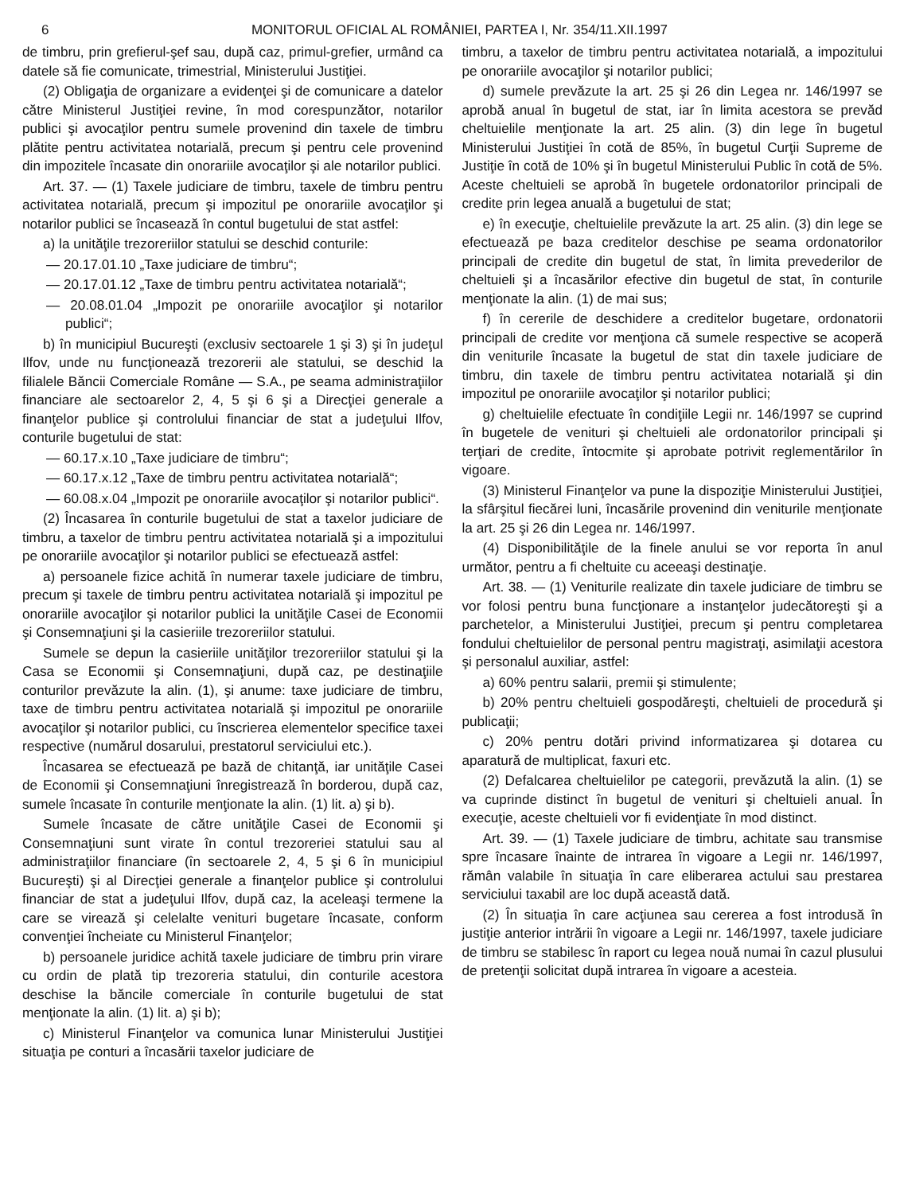6 MONITORUL OFICIAL AL ROMÂNIEI, PARTEA I, Nr. 354/11.XII.1997
de timbru, prin grefierul-şef sau, după caz, primul-grefier, urmând ca datele să fie comunicate, trimestrial, Ministerului Justiţiei.
(2) Obligaţia de organizare a evidenţei şi de comunicare a datelor către Ministerul Justiţiei revine, în mod corespunzător, notarilor publici şi avocaţilor pentru sumele provenind din taxele de timbru plătite pentru activitatea notarială, precum şi pentru cele provenind din impozitele încasate din onorariile avocaţilor şi ale notarilor publici.
Art. 37. — (1) Taxele judiciare de timbru, taxele de timbru pentru activitatea notarială, precum şi impozitul pe onorariile avocaţilor şi notarilor publici se încasează în contul bugetului de stat astfel:
a) la unităţile trezoreriilor statului se deschid conturile:
— 20.17.01.10 „Taxe judiciare de timbru“;
— 20.17.01.12 „Taxe de timbru pentru activitatea notarială“;
— 20.08.01.04 „Impozit pe onorariile avocaţilor şi notarilor publici“;
b) în municipiul Bucureşti (exclusiv sectoarele 1 şi 3) şi în judeţul Ilfov, unde nu funcţionează trezorerii ale statului, se deschid la filialele Băncii Comerciale Române — S.A., pe seama administraţiilor financiare ale sectoarelor 2, 4, 5 şi 6 şi a Direcţiei generale a finanţelor publice şi controlului financiar de stat a judeţului Ilfov, conturile bugetului de stat:
— 60.17.x.10 „Taxe judiciare de timbru“;
— 60.17.x.12 „Taxe de timbru pentru activitatea notarială“;
— 60.08.x.04 „Impozit pe onorariile avocaţilor şi notarilor publici“.
(2) Încasarea în conturile bugetului de stat a taxelor judiciare de timbru, a taxelor de timbru pentru activitatea notarială şi a impozitului pe onorariile avocaţilor şi notarilor publici se efectuează astfel:
a) persoanele fizice achită în numerar taxele judiciare de timbru, precum şi taxele de timbru pentru activitatea notarială şi impozitul pe onorariile avocaţilor şi notarilor publici la unităţile Casei de Economii şi Consemnaţiuni şi la casieriile trezoreriilor statului.
Sumele se depun la casieriile unităţilor trezoreriilor statului şi la Casa se Economii şi Consemnaţiuni, după caz, pe destinaţiile conturilor prevăzute la alin. (1), şi anume: taxe judiciare de timbru, taxe de timbru pentru activitatea notarială şi impozitul pe onorariile avocaţilor şi notarilor publici, cu înscrierea elementelor specifice taxei respective (numărul dosarului, prestatorul serviciului etc.).
Încasarea se efectuează pe bază de chitanţă, iar unităţile Casei de Economii şi Consemnaţiuni înregistrează în borderou, după caz, sumele încasate în conturile menţionate la alin. (1) lit. a) şi b).
Sumele încasate de către unităţile Casei de Economii şi Consemnaţiuni sunt virate în contul trezoreriei statului sau al administraţiilor financiare (în sectoarele 2, 4, 5 şi 6 în municipiul Bucureşti) şi al Direcţiei generale a finanţelor publice şi controlului financiar de stat a judeţului Ilfov, după caz, la aceleaşi termene la care se virează şi celelalte venituri bugetare încasate, conform convenţiei încheiate cu Ministerul Finanţelor;
b) persoanele juridice achită taxele judiciare de timbru prin virare cu ordin de plată tip trezoreria statului, din conturile acestora deschise la băncile comerciale în conturile bugetului de stat menţionate la alin. (1) lit. a) şi b);
c) Ministerul Finanţelor va comunica lunar Ministerului Justiţiei situaţia pe conturi a încasării taxelor judiciare de
timbru, a taxelor de timbru pentru activitatea notarială, a impozitului pe onorariile avocaţilor şi notarilor publici;
d) sumele prevăzute la art. 25 şi 26 din Legea nr. 146/1997 se aprobă anual în bugetul de stat, iar în limita acestora se prevăd cheltuielile menţionate la art. 25 alin. (3) din lege în bugetul Ministerului Justiţiei în cotă de 85%, în bugetul Curţii Supreme de Justiţie în cotă de 10% şi în bugetul Ministerului Public în cotă de 5%. Aceste cheltuieli se aprobă în bugetele ordonatorilor principali de credite prin legea anuală a bugetului de stat;
e) în execuţie, cheltuielile prevăzute la art. 25 alin. (3) din lege se efectuează pe baza creditelor deschise pe seama ordonatorilor principali de credite din bugetul de stat, în limita prevederilor de cheltuieli şi a încasărilor efective din bugetul de stat, în conturile menţionate la alin. (1) de mai sus;
f) în cererile de deschidere a creditelor bugetare, ordonatorii principali de credite vor menţiona că sumele respective se acoperă din veniturile încasate la bugetul de stat din taxele judiciare de timbru, din taxele de timbru pentru activitatea notarială şi din impozitul pe onorariile avocaţilor şi notarilor publici;
g) cheltuielile efectuate în condiţiile Legii nr. 146/1997 se cuprind în bugetele de venituri şi cheltuieli ale ordonatorilor principali şi terţiari de credite, întocmite şi aprobate potrivit reglementărilor în vigoare.
(3) Ministerul Finanţelor va pune la dispoziţie Ministerului Justiţiei, la sfârşitul fiecărei luni, încasările provenind din veniturile menţionate la art. 25 şi 26 din Legea nr. 146/1997.
(4) Disponibilităţile de la finele anului se vor reporta în anul următor, pentru a fi cheltuite cu aceeaşi destinaţie.
Art. 38. — (1) Veniturile realizate din taxele judiciare de timbru se vor folosi pentru buna funcţionare a instanţelor judecătoreşti şi a parchetelor, a Ministerului Justiţiei, precum şi pentru completarea fondului cheltuielilor de personal pentru magistraţi, asimilaţii acestora şi personalul auxiliar, astfel:
a) 60% pentru salarii, premii şi stimulente;
b) 20% pentru cheltuieli gospodăreşti, cheltuieli de procedură şi publicaţii;
c) 20% pentru dotări privind informatizarea şi dotarea cu aparatură de multiplicat, faxuri etc.
(2) Defalcarea cheltuielilor pe categorii, prevăzută la alin. (1) se va cuprinde distinct în bugetul de venituri şi cheltuieli anual. În execuţie, aceste cheltuieli vor fi evidenţiate în mod distinct.
Art. 39. — (1) Taxele judiciare de timbru, achitate sau transmise spre încasare înainte de intrarea în vigoare a Legii nr. 146/1997, rămân valabile în situaţia în care eliberarea actului sau prestarea serviciului taxabil are loc după această dată.
(2) În situaţia în care acţiunea sau cererea a fost introdusă în justiţie anterior intrării în vigoare a Legii nr. 146/1997, taxele judiciare de timbru se stabilesc în raport cu legea nouă numai în cazul plusului de pretenţii solicitat după intrarea în vigoare a acesteia.